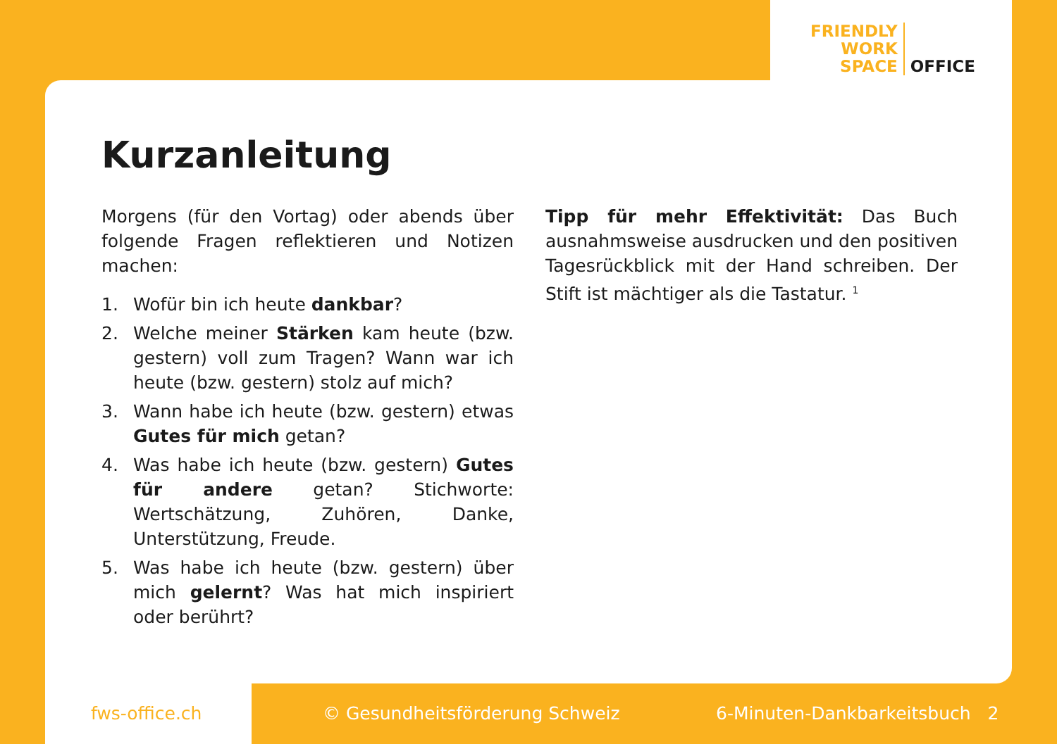FRIENDLY
WORK
SPACE
OFFICE
Kurzanleitung
Morgens (für den Vortag) oder abends über folgende Fragen reflektieren und Notizen machen:
1. Wofür bin ich heute dankbar?
2. Welche meiner Stärken kam heute (bzw. gestern) voll zum Tragen? Wann war ich heute (bzw. gestern) stolz auf mich?
3. Wann habe ich heute (bzw. gestern) etwas Gutes für mich getan?
4. Was habe ich heute (bzw. gestern) Gutes für andere getan? Stichworte: Wertschätzung, Zuhören, Danke, Unterstützung, Freude.
5. Was habe ich heute (bzw. gestern) über mich gelernt? Was hat mich inspiriert oder berührt?
Tipp für mehr Effektivität: Das Buch ausnahmsweise ausdrucken und den positiven Tagesrückblick mit der Hand schreiben. Der Stift ist mächtiger als die Tastatur. <sup>1</sup>
fws-office.ch © Gesundheitsförderung Schweiz 6-Minuten-Dankbarkeitsbuch 2